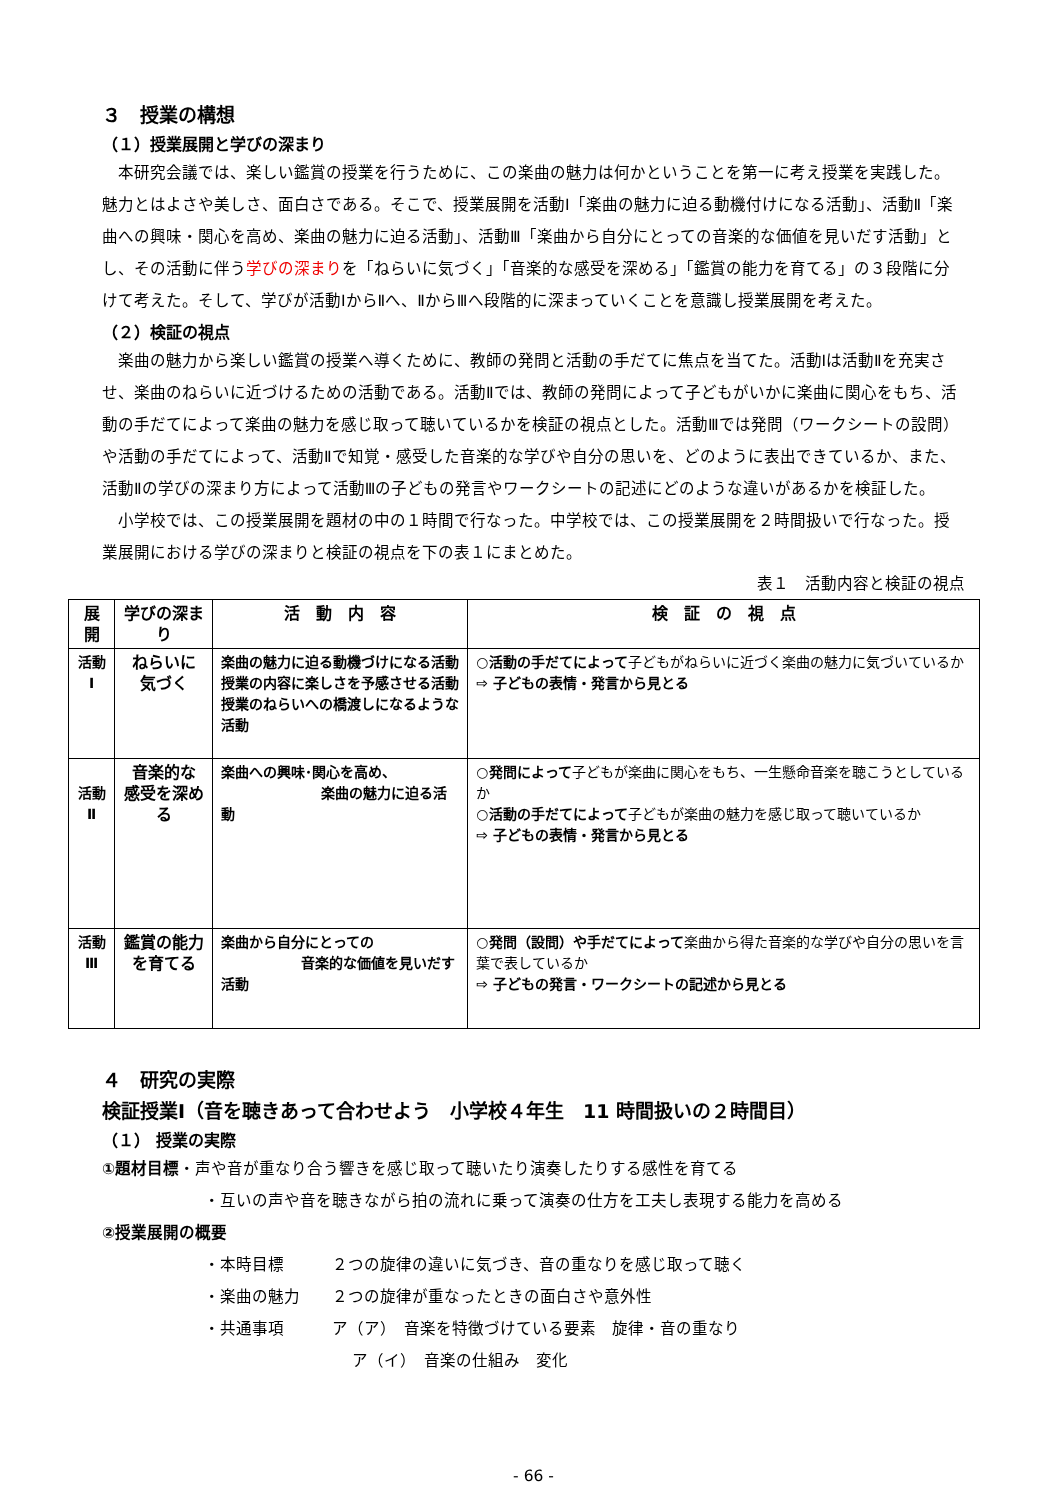３　授業の構想
（１）授業展開と学びの深まり
本研究会議では、楽しい鑑賞の授業を行うために、この楽曲の魅力は何かということを第一に考え授業を実践した。魅力とはよさや美しさ、面白さである。そこで、授業展開を活動Ⅰ「楽曲の魅力に迫る動機付けになる活動」、活動Ⅱ「楽曲への興味・関心を高め、楽曲の魅力に迫る活動」、活動Ⅲ「楽曲から自分にとっての音楽的な価値を見いだす活動」とし、その活動に伴う学びの深まりを「ねらいに気づく」「音楽的な感受を深める」「鑑賞の能力を育てる」の３段階に分けて考えた。そして、学びが活動ⅠからⅡへ、ⅡからⅢへ段階的に深まっていくことを意識し授業展開を考えた。
（２）検証の視点
楽曲の魅力から楽しい鑑賞の授業へ導くために、教師の発問と活動の手だてに焦点を当てた。活動Ⅰは活動Ⅱを充実させ、楽曲のねらいに近づけるための活動である。活動Ⅱでは、教師の発問によって子どもがいかに楽曲に関心をもち、活動の手だてによって楽曲の魅力を感じ取って聴いているかを検証の視点とした。活動Ⅲでは発問（ワークシートの設問）や活動の手だてによって、活動Ⅱで知覚・感受した音楽的な学びや自分の思いを、どのように表出できているか、また、活動Ⅱの学びの深まり方によって活動Ⅲの子どもの発言やワークシートの記述にどのような違いがあるかを検証した。
小学校では、この授業展開を題材の中の１時間で行なった。中学校では、この授業展開を２時間扱いで行なった。授業展開における学びの深まりと検証の視点を下の表１にまとめた。
表１　活動内容と検証の視点
| 展開 | 学びの深まり | 活 動 内 容 | 検 証 の 視 点 |
| --- | --- | --- | --- |
| 活動 Ⅰ | ねらいに 気づく | 楽曲の魅力に迫る動機づけになる活動 授業の内容に楽しさを予感させる活動 授業のねらいへの橋渡しになるような活動 | ○ 活動の手だてによって 子どもがねらいに近づく楽曲の魅力に気づいているか ⇨ 子どもの表情・発言から見とる |
| 活動 Ⅱ | 音楽的な 感受を深める | 楽曲への興味･関心を高め、 楽曲の魅力に迫る活動 | ○ 発問によって 子どもが楽曲に関心をもち、一生懸命音楽を聴こうとしているか ○ 活動の手だてによって 子どもが楽曲の魅力を感じ取って聴いているか ⇨ 子どもの表情・発言から見とる |
| 活動 Ⅲ | 鑑賞の能力 を育てる | 楽曲から自分にとっての 音楽的な価値を見いだす活動 | ○ 発問（設問）や手だてによって 楽曲から得た音楽的な学びや自分の思いを言葉で表しているか ⇨ 子どもの発言・ワークシートの記述から見とる |
４　研究の実際
検証授業Ⅰ（音を聴きあって合わせよう　小学校４年生　11 時間扱いの２時間目）
（１） 授業の実際
①題材目標・声や音が重なり合う響きを感じ取って聴いたり演奏したりする感性を育てる
・互いの声や音を聴きながら拍の流れに乗って演奏の仕方を工夫し表現する能力を高める
②授業展開の概要
・本時目標　　　２つの旋律の違いに気づき、音の重なりを感じ取って聴く
・楽曲の魅力　　２つの旋律が重なったときの面白さや意外性
・共通事項　　　ア（ア）　音楽を特徴づけている要素　旋律・音の重なり
ア（イ）　音楽の仕組み　変化
- 66 -